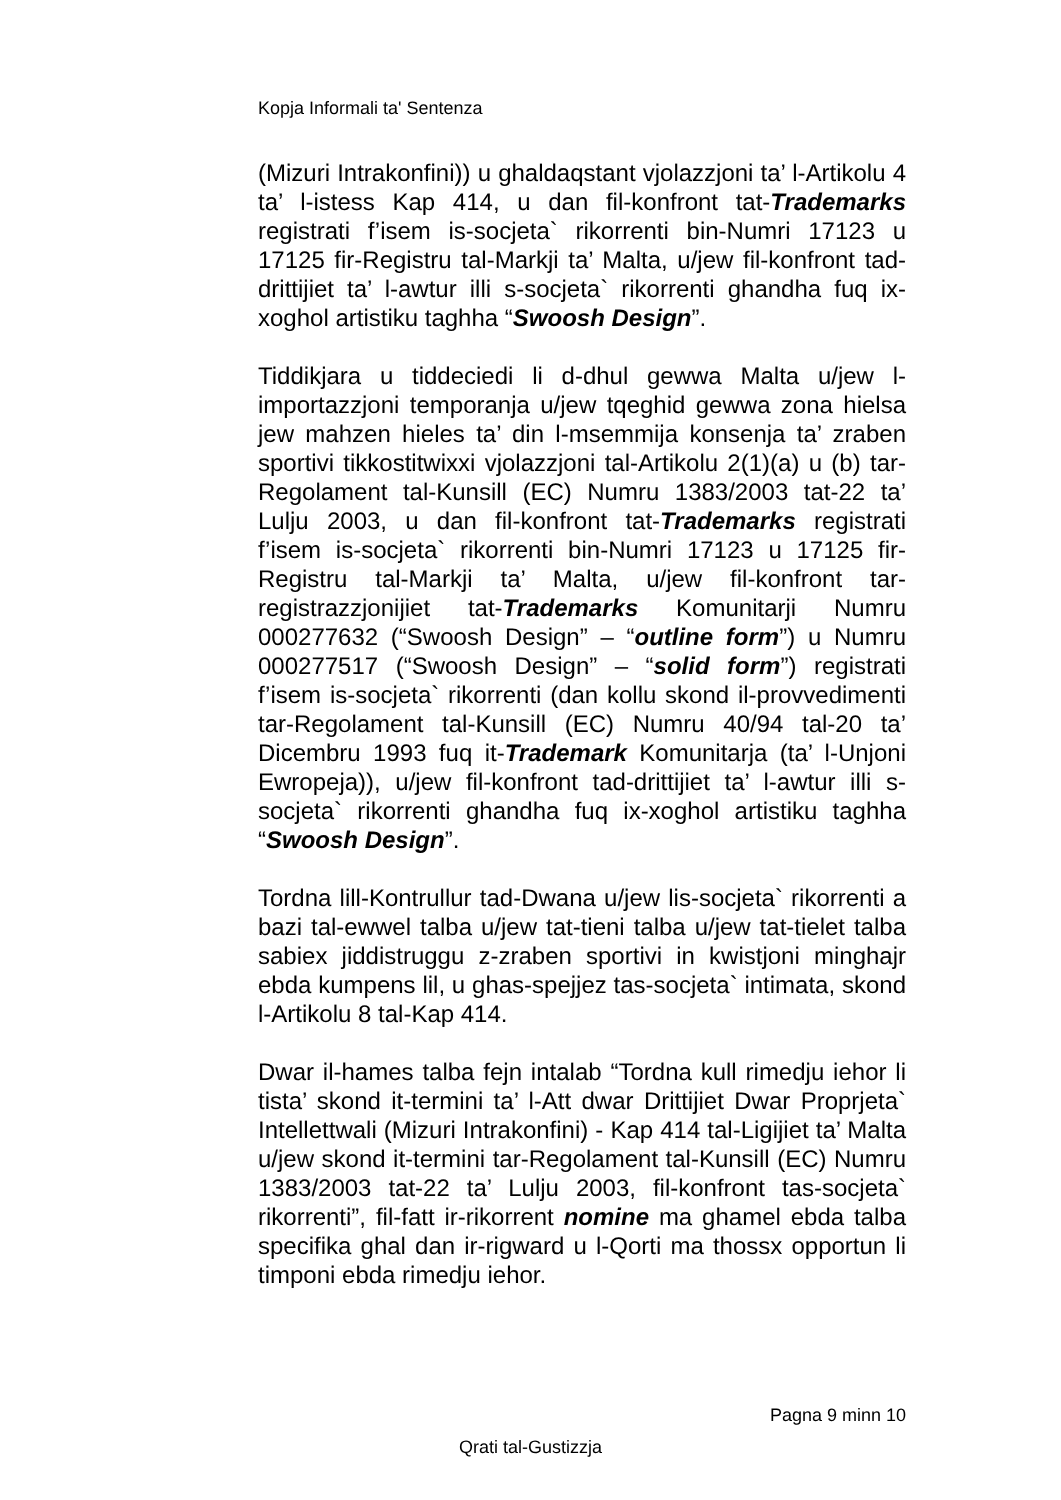Kopja Informali ta' Sentenza
(Mizuri Intrakonfini)) u ghaldaqstant vjolazzjoni ta’ l-Artikolu 4 ta’ l-istess Kap 414, u dan fil-konfront tat-Trademarks registrati f’isem is-socjeta` rikorrenti bin-Numri 17123 u 17125 fir-Registru tal-Markji ta’ Malta, u/jew fil-konfront tad-drittijiet ta’ l-awtur illi s-socjeta` rikorrenti ghandha fuq ix-xoghol artistiku taghha “Swoosh Design”.
Tiddikjara u tiddeciedi li d-dhul gewwa Malta u/jew l-importazzjoni temporanja u/jew tqeghid gewwa zona hielsa jew mahzen hieles ta’ din l-msemmija konsenja ta’ zraben sportivi tikkostitwixxi vjolazzjoni tal-Artikolu 2(1)(a) u (b) tar-Regolament tal-Kunsill (EC) Numru 1383/2003 tat-22 ta’ Lulju 2003, u dan fil-konfront tat-Trademarks registrati f’isem is-socjeta` rikorrenti bin-Numri 17123 u 17125 fir-Registru tal-Markji ta’ Malta, u/jew fil-konfront tar-registrazzjonijiet tat-Trademarks Komunitarji Numru 000277632 (“Swoosh Design” – “outline form”) u Numru 000277517 (“Swoosh Design” – “solid form”) registrati f’isem is-socjeta` rikorrenti (dan kollu skond il-provvedimenti tar-Regolament tal-Kunsill (EC) Numru 40/94 tal-20 ta’ Dicembru 1993 fuq it-Trademark Komunitarja (ta’ l-Unjoni Ewropeja)), u/jew fil-konfront tad-drittijiet ta’ l-awtur illi s-socjeta` rikorrenti ghandha fuq ix-xoghol artistiku taghha “Swoosh Design”.
Tordna lill-Kontrullur tad-Dwana u/jew lis-socjeta` rikorrenti a bazi tal-ewwel talba u/jew tat-tieni talba u/jew tat-tielet talba sabiex jiddistruggu z-zraben sportivi in kwistjoni minghajr ebda kumpens lil, u ghas-spejjez tas-socjeta` intimata, skond l-Artikolu 8 tal-Kap 414.
Dwar il-hames talba fejn intalab “Tordna kull rimedju iehor li tista’ skond it-termini ta’ l-Att dwar Drittijiet Dwar Proprjeta` Intellettwali (Mizuri Intrakonfini) - Kap 414 tal-Ligijiet ta’ Malta u/jew skond it-termini tar-Regolament tal-Kunsill (EC) Numru 1383/2003 tat-22 ta’ Lulju 2003, fil-konfront tas-socjeta` rikorrenti”, fil-fatt ir-rikorrent nomine ma ghamel ebda talba specifika ghal dan ir-rigward u l-Qorti ma thossx opportun li timponi ebda rimedju iehor.
Pagna 9 minn 10
Qrati tal-Gustizzja